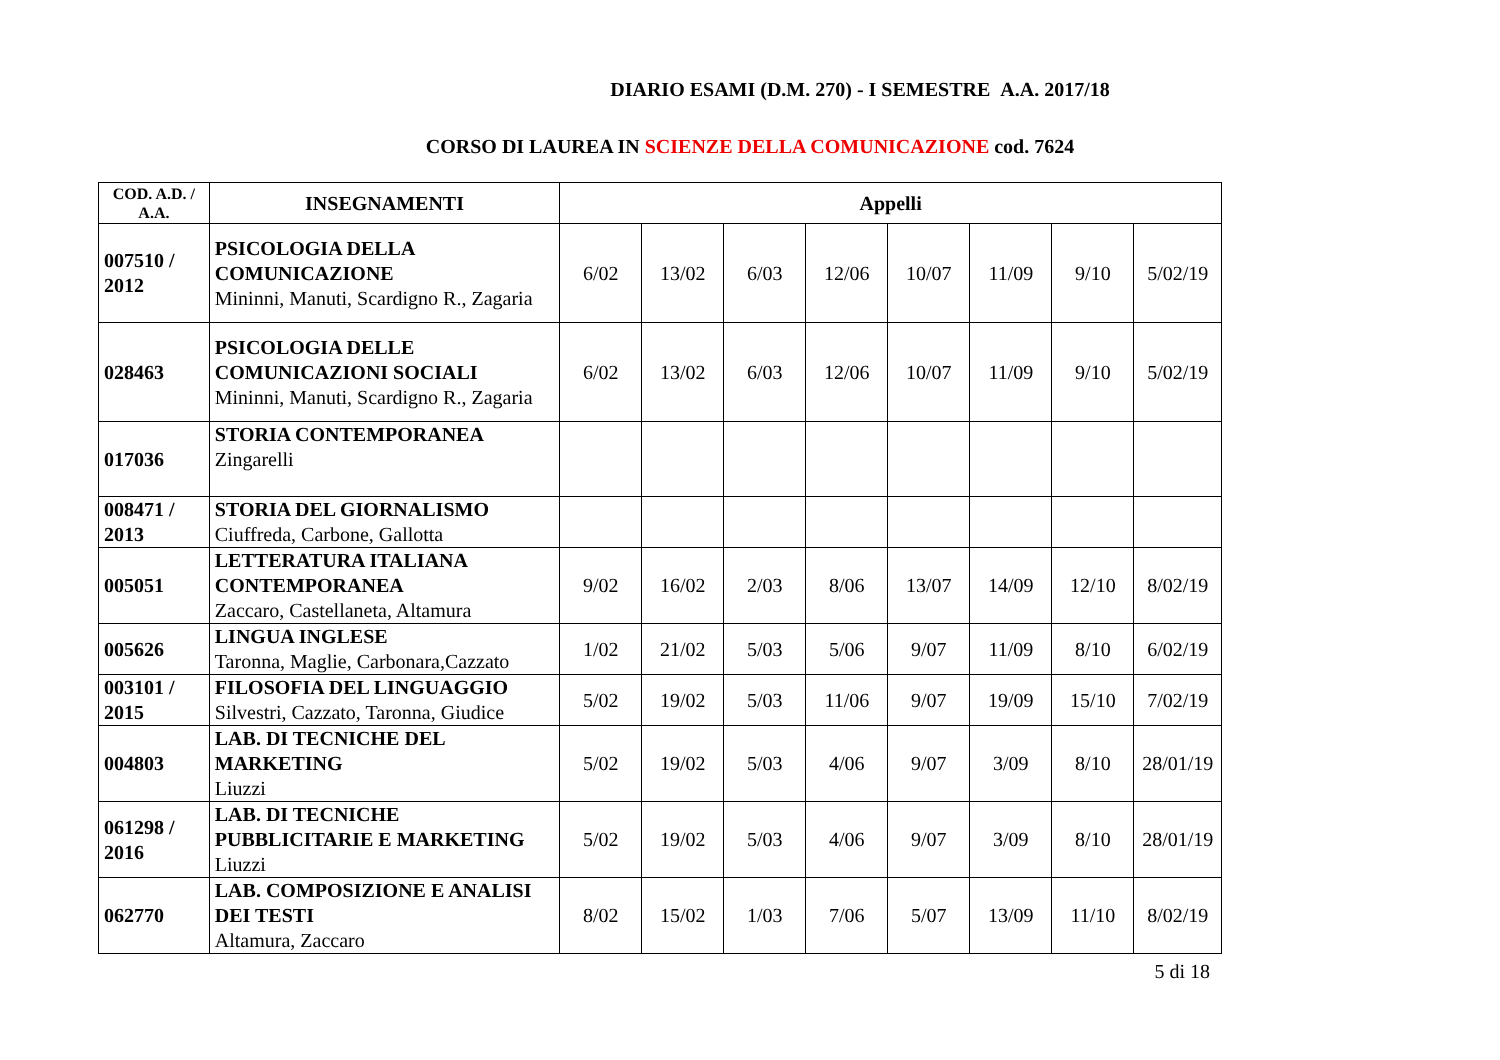DIARIO ESAMI (D.M. 270) - I SEMESTRE A.A. 2017/18
CORSO DI LAUREA IN SCIENZE DELLA COMUNICAZIONE cod. 7624
| COD. A.D. / A.A. | INSEGNAMENTI | Appelli | | | | | | | |
| --- | --- | --- | --- | --- | --- | --- | --- | --- | --- |
| 007510 / 2012 | PSICOLOGIA DELLA COMUNICAZIONE Mininni, Manuti, Scardigno R., Zagaria | 6/02 | 13/02 | 6/03 | 12/06 | 10/07 | 11/09 | 9/10 | 5/02/19 |
| 028463 | PSICOLOGIA DELLE COMUNICAZIONI SOCIALI Mininni, Manuti, Scardigno R., Zagaria | 6/02 | 13/02 | 6/03 | 12/06 | 10/07 | 11/09 | 9/10 | 5/02/19 |
| 017036 | STORIA CONTEMPORANEA Zingarelli | | | | | | | | |
| 008471 / 2013 | STORIA DEL GIORNALISMO Ciuffreda, Carbone, Gallotta | | | | | | | | |
| 005051 | LETTERATURA ITALIANA CONTEMPORANEA Zaccaro, Castellaneta, Altamura | 9/02 | 16/02 | 2/03 | 8/06 | 13/07 | 14/09 | 12/10 | 8/02/19 |
| 005626 | LINGUA INGLESE Taronna, Maglie, Carbonara,Cazzato | 1/02 | 21/02 | 5/03 | 5/06 | 9/07 | 11/09 | 8/10 | 6/02/19 |
| 003101 / 2015 | FILOSOFIA DEL LINGUAGGIO Silvestri, Cazzato, Taronna, Giudice | 5/02 | 19/02 | 5/03 | 11/06 | 9/07 | 19/09 | 15/10 | 7/02/19 |
| 004803 | LAB. DI TECNICHE DEL MARKETING Liuzzi | 5/02 | 19/02 | 5/03 | 4/06 | 9/07 | 3/09 | 8/10 | 28/01/19 |
| 061298 / 2016 | LAB. DI TECNICHE PUBBLICITARIE E MARKETING Liuzzi | 5/02 | 19/02 | 5/03 | 4/06 | 9/07 | 3/09 | 8/10 | 28/01/19 |
| 062770 | LAB. COMPOSIZIONE E ANALISI DEI TESTI Altamura, Zaccaro | 8/02 | 15/02 | 1/03 | 7/06 | 5/07 | 13/09 | 11/10 | 8/02/19 |
5 di 18